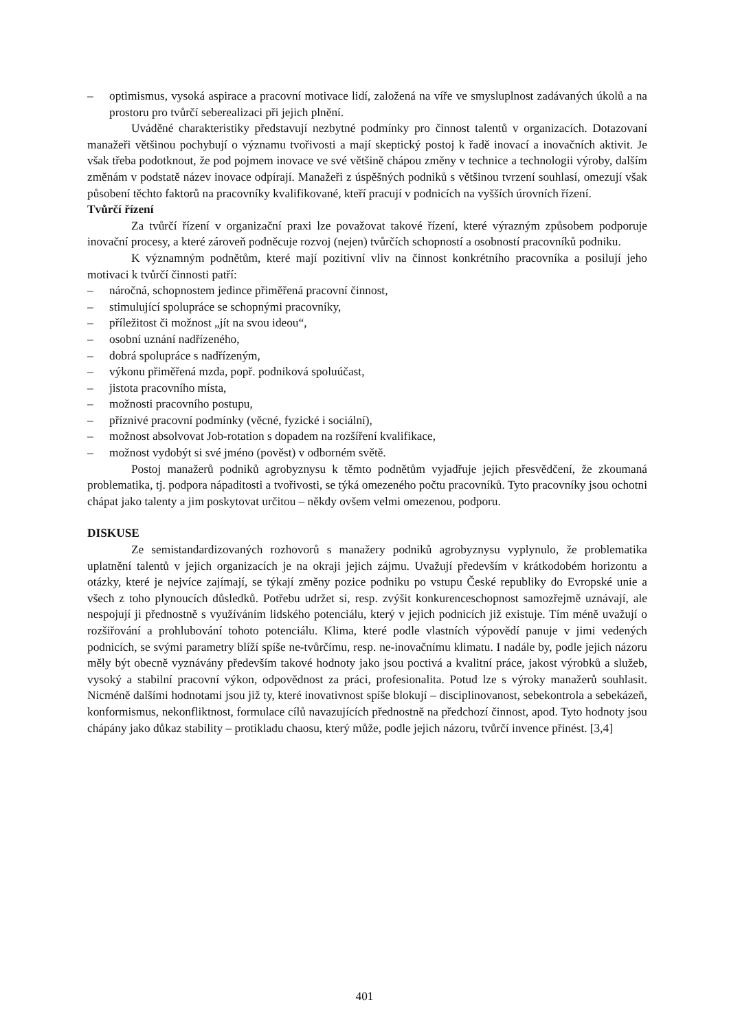– optimismus, vysoká aspirace a pracovní motivace lidí, založená na víře ve smysluplnost zadávaných úkolů a na prostoru pro tvůrčí seberealizaci při jejich plnění.
Uváděné charakteristiky představují nezbytné podmínky pro činnost talentů v organizacích. Dotazovaní manažeři většinou pochybují o významu tvořivosti a mají skeptický postoj k řadě inovací a inovačních aktivit. Je však třeba podotknout, že pod pojmem inovace ve své většině chápou změny v technice a technologii výroby, dalším změnám v podstatě název inovace odpírají. Manažeři z úspěšných podniků s většinou tvrzení souhlasí, omezují však působení těchto faktorů na pracovníky kvalifikované, kteří pracují v podnicích na vyšších úrovních řízení.
Tvůrčí řízení
Za tvůrčí řízení v organizační praxi lze považovat takové řízení, které výrazným způsobem podporuje inovační procesy, a které zároveň podněcuje rozvoj (nejen) tvůrčích schopností a osobností pracovníků podniku.
K významným podnětům, které mají pozitivní vliv na činnost konkrétního pracovníka a posilují jeho motivaci k tvůrčí činnosti patří:
– náročná, schopnostem jedince přiměřená pracovní činnost,
– stimulující spolupráce se schopnými pracovníky,
– příležitost či možnost „jít na svou ideou“,
– osobní uznání nadřízeného,
– dobrá spolupráce s nadřízeným,
– výkonu přiměřená mzda, popř. podniková spoluúčast,
– jistota pracovního místa,
– možnosti pracovního postupu,
– příznivé pracovní podmínky (věcné, fyzické i sociální),
– možnost absolvovat Job-rotation s dopadem na rozšíření kvalifikace,
– možnost vydobýt si své jméno (pověst) v odborném světě.
Postoj manažerů podniků agrobyznysu k těmto podnětům vyjadřuje jejich přesvědčení, že zkoumaná problematika, tj. podpora nápaditosti a tvořivosti, se týká omezeného počtu pracovníků. Tyto pracovníky jsou ochotni chápat jako talenty a jim poskytovat určitou – někdy ovšem velmi omezenou, podporu.
DISKUSE
Ze semistandardizovaných rozhovorů s manažery podniků agrobyznysu vyplynulo, že problematika uplatnění talentů v jejich organizacích je na okraji jejich zájmu. Uvažují především v krátkodobém horizontu a otázky, které je nejvíce zajímají, se týkají změny pozice podniku po vstupu České republiky do Evropské unie a všech z toho plynoucích důsledků. Potřebu udržet si, resp. zvýšit konkurenceschopnost samozřejmě uznávají, ale nespojují ji přednostně s využíváním lidského potenciálu, který v jejich podnicích již existuje. Tím méně uvažují o rozšiřování a prohlubování tohoto potenciálu. Klima, které podle vlastních výpovědí panuje v jimi vedených podnicích, se svými parametry blíží spíše ne-tvůrčímu, resp. ne-inovačnímu klimatu. I nadále by, podle jejich názoru měly být obecně vyznávány především takové hodnoty jako jsou poctivá a kvalitní práce, jakost výrobků a služeb, vysoký a stabilní pracovní výkon, odpovědnost za práci, profesionalita. Potud lze s výroky manažerů souhlasit. Nicméně dalšími hodnotami jsou již ty, které inovativnost spíše blokují – disciplinovanost, sebekontrola a sebekázeň, konformismus, nekonfliktnost, formulace cílů navazujících přednostně na předchozí činnost, apod. Tyto hodnoty jsou chápány jako důkaz stability – protikladu chaosu, který může, podle jejich názoru, tvůrčí invence přinést. [3,4]
401